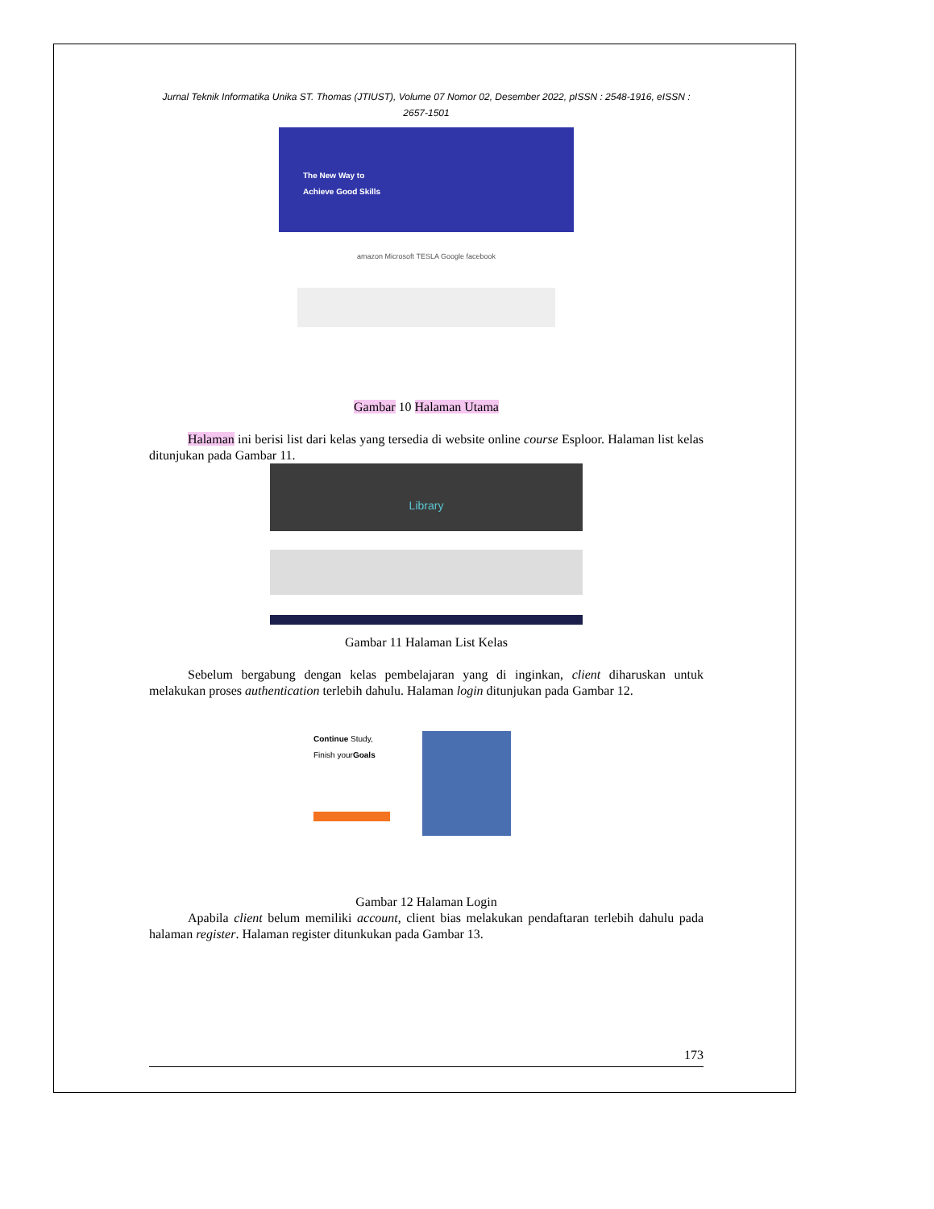Jurnal Teknik Informatika Unika ST. Thomas (JTIUST), Volume 07 Nomor 02, Desember 2022, pISSN : 2548-1916, eISSN : 2657-1501
The New Way to
Achieve Good Skills
amazon Microsoft TESLA Google facebook
Gambar 10 Halaman Utama
Halaman ini berisi list dari kelas yang tersedia di website online course Esploor. Halaman list kelas ditunjukan pada Gambar 11.
Library
Gambar 11 Halaman List Kelas
Sebelum bergabung dengan kelas pembelajaran yang di inginkan, client diharuskan untuk melakukan proses authentication terlebih dahulu. Halaman login ditunjukan pada Gambar 12.
Continue Study,
Finish yourGoals
Gambar 12 Halaman Login
Apabila client belum memiliki account, client bias melakukan pendaftaran terlebih dahulu pada halaman register. Halaman register ditunkukan pada Gambar 13.
173